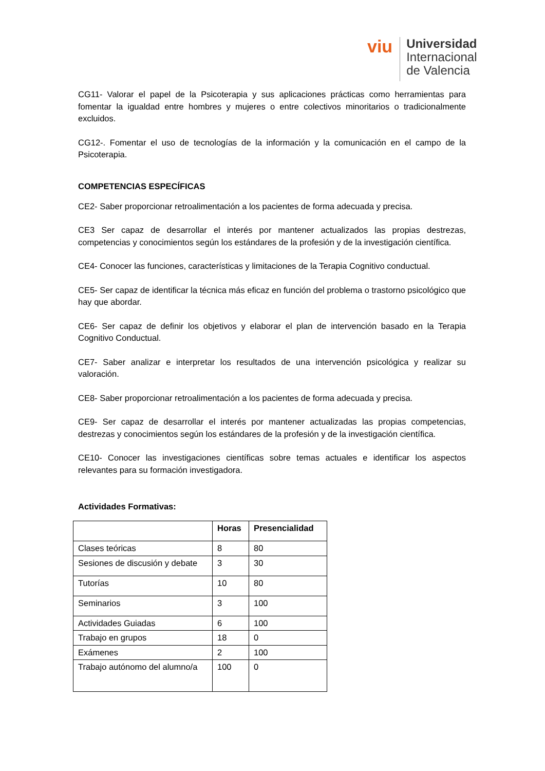viu
Universidad
Internacional
de Valencia
CG11- Valorar el papel de la Psicoterapia y sus aplicaciones prácticas como herramientas para fomentar la igualdad entre hombres y mujeres o entre colectivos minoritarios o tradicionalmente excluidos.
CG12-. Fomentar el uso de tecnologías de la información y la comunicación en el campo de la Psicoterapia.
COMPETENCIAS ESPECÍFICAS
CE2- Saber proporcionar retroalimentación a los pacientes de forma adecuada y precisa.
CE3 Ser capaz de desarrollar el interés por mantener actualizados las propias destrezas, competencias y conocimientos según los estándares de la profesión y de la investigación científica.
CE4- Conocer las funciones, características y limitaciones de la Terapia Cognitivo conductual.
CE5- Ser capaz de identificar la técnica más eficaz en función del problema o trastorno psicológico que hay que abordar.
CE6- Ser capaz de definir los objetivos y elaborar el plan de intervención basado en la Terapia Cognitivo Conductual.
CE7- Saber analizar e interpretar los resultados de una intervención psicológica y realizar su valoración.
CE8- Saber proporcionar retroalimentación a los pacientes de forma adecuada y precisa.
CE9- Ser capaz de desarrollar el interés por mantener actualizadas las propias competencias, destrezas y conocimientos según los estándares de la profesión y de la investigación científica.
CE10- Conocer las investigaciones científicas sobre temas actuales e identificar los aspectos relevantes para su formación investigadora.
Actividades Formativas:
| | Horas | Presencialidad |
| --- | --- | --- |
| Clases teóricas | 8 | 80 |
| Sesiones de discusión y debate | 3 | 30 |
| Tutorías | 10 | 80 |
| Seminarios | 3 | 100 |
| Actividades Guiadas | 6 | 100 |
| Trabajo en grupos | 18 | 0 |
| Exámenes | 2 | 100 |
| Trabajo autónomo del alumno/a | 100 | 0 |